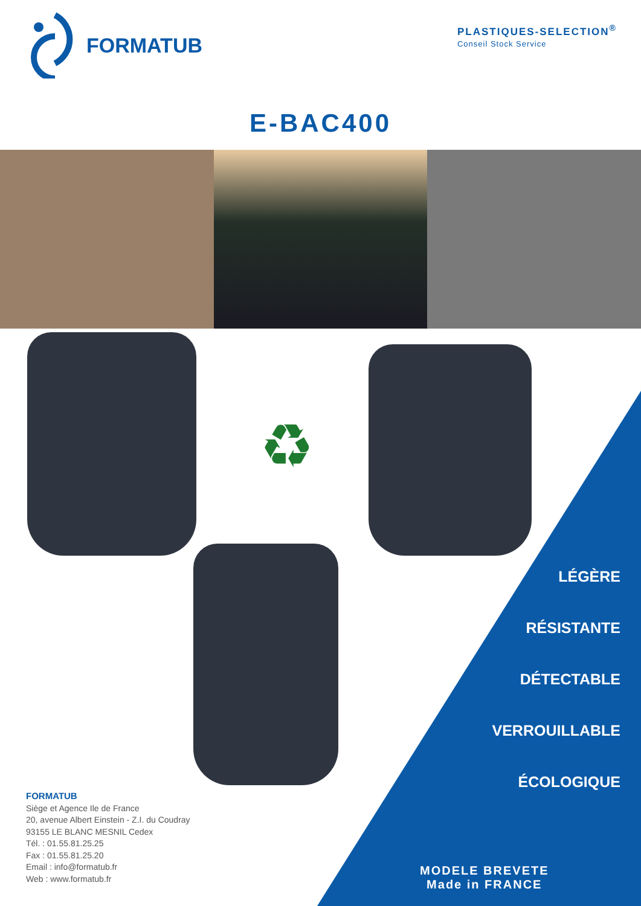FORMATUB
PLASTIQUES-SELECTION<sup>®</sup>
Conseil Stock Service
E-BAC400
♻
LÉGÈRE
RÉSISTANTE
DÉTECTABLE
VERROUILLABLE
ÉCOLOGIQUE
FORMATUB
Siège et Agence Ile de France
20, avenue Albert Einstein - Z.I. du Coudray
93155 LE BLANC MESNIL Cedex
Tél. : 01.55.81.25.25
Fax : 01.55.81.25.20
Email : info@formatub.fr
Web : www.formatub.fr
MODELE BREVETE
Made in FRANCE